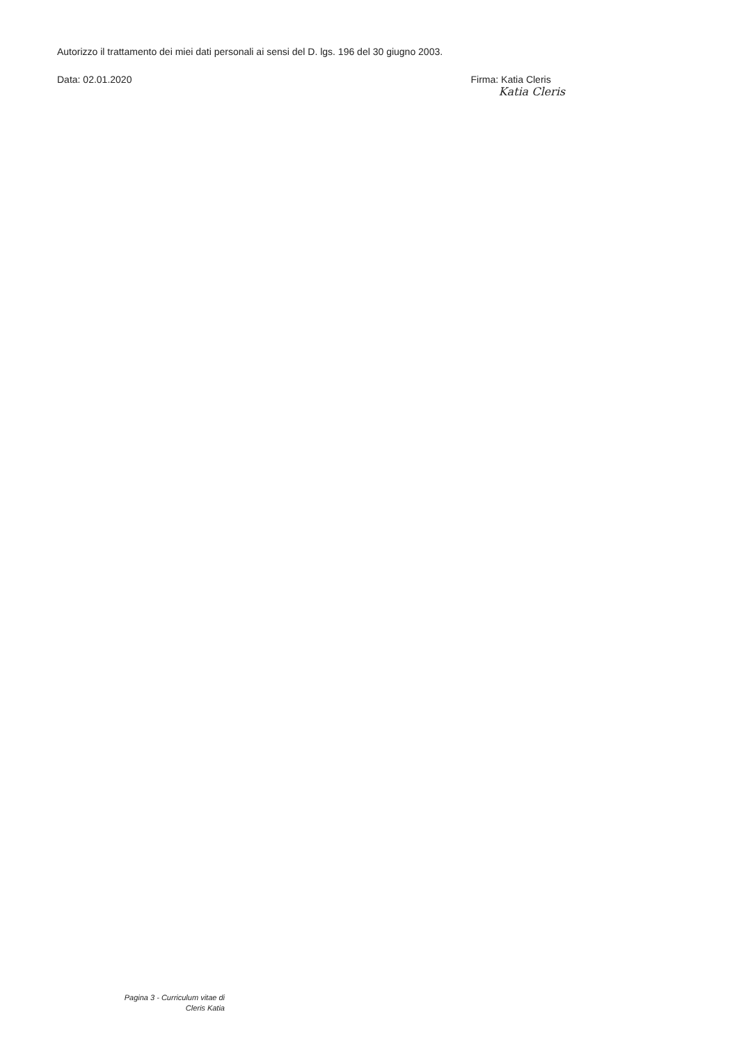Autorizzo il trattamento dei miei dati personali ai sensi del D. lgs. 196 del 30 giugno 2003.
Data: 02.01.2020 Firma: Katia Cleris
Katia Cleris
Pagina 3 - Curriculum vitae di
Cleris Katia